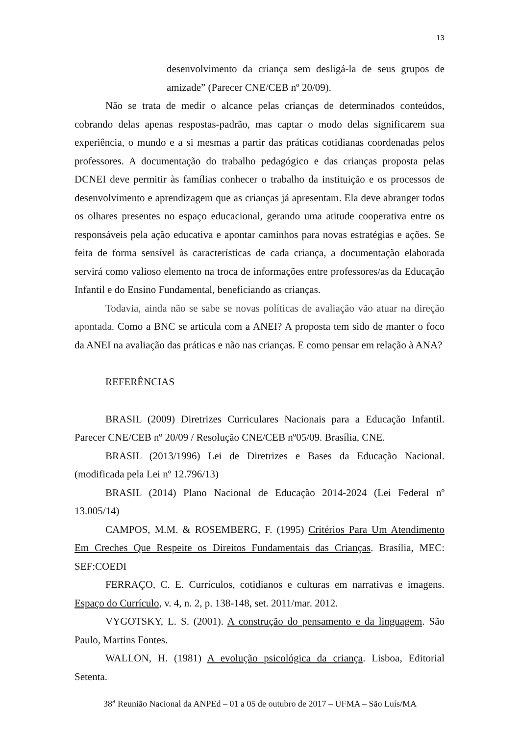13
desenvolvimento da criança sem desligá-la de seus grupos de amizade” (Parecer CNE/CEB nº 20/09).
Não se trata de medir o alcance pelas crianças de determinados conteúdos, cobrando delas apenas respostas-padrão, mas captar o modo delas significarem sua experiência, o mundo e a si mesmas a partir das práticas cotidianas coordenadas pelos professores. A documentação do trabalho pedagógico e das crianças proposta pelas DCNEI deve permitir às famílias conhecer o trabalho da instituição e os processos de desenvolvimento e aprendizagem que as crianças já apresentam. Ela deve abranger todos os olhares presentes no espaço educacional, gerando uma atitude cooperativa entre os responsáveis pela ação educativa e apontar caminhos para novas estratégias e ações. Se feita de forma sensível às características de cada criança, a documentação elaborada servirá como valioso elemento na troca de informações entre professores/as da Educação Infantil e do Ensino Fundamental, beneficiando as crianças.
Todavia, ainda não se sabe se novas políticas de avaliação vão atuar na direção apontada. Como a BNC se articula com a ANEI? A proposta tem sido de manter o foco da ANEI na avaliação das práticas e não nas crianças. E como pensar em relação à ANA?
REFERÊNCIAS
BRASIL (2009) Diretrizes Curriculares Nacionais para a Educação Infantil. Parecer CNE/CEB nº 20/09 / Resolução CNE/CEB nº05/09. Brasília, CNE.
BRASIL (2013/1996) Lei de Diretrizes e Bases da Educação Nacional. (modificada pela Lei nº 12.796/13)
BRASIL (2014) Plano Nacional de Educação 2014-2024 (Lei Federal nº 13.005/14)
CAMPOS, M.M. & ROSEMBERG, F. (1995) Critérios Para Um Atendimento Em Creches Que Respeite os Direitos Fundamentais das Crianças. Brasília, MEC: SEF:COEDI
FERRAÇO, C. E. Currículos, cotidianos e culturas em narrativas e imagens. Espaço do Currículo, v. 4, n. 2, p. 138-148, set. 2011/mar. 2012.
VYGOTSKY, L. S. (2001). A construção do pensamento e da linguagem. São Paulo, Martins Fontes.
WALLON, H. (1981) A evolução psicológica da criança. Lisboa, Editorial Setenta.
38<sup>a</sup> Reunião Nacional da ANPEd – 01 a 05 de outubro de 2017 – UFMA – São Luís/MA